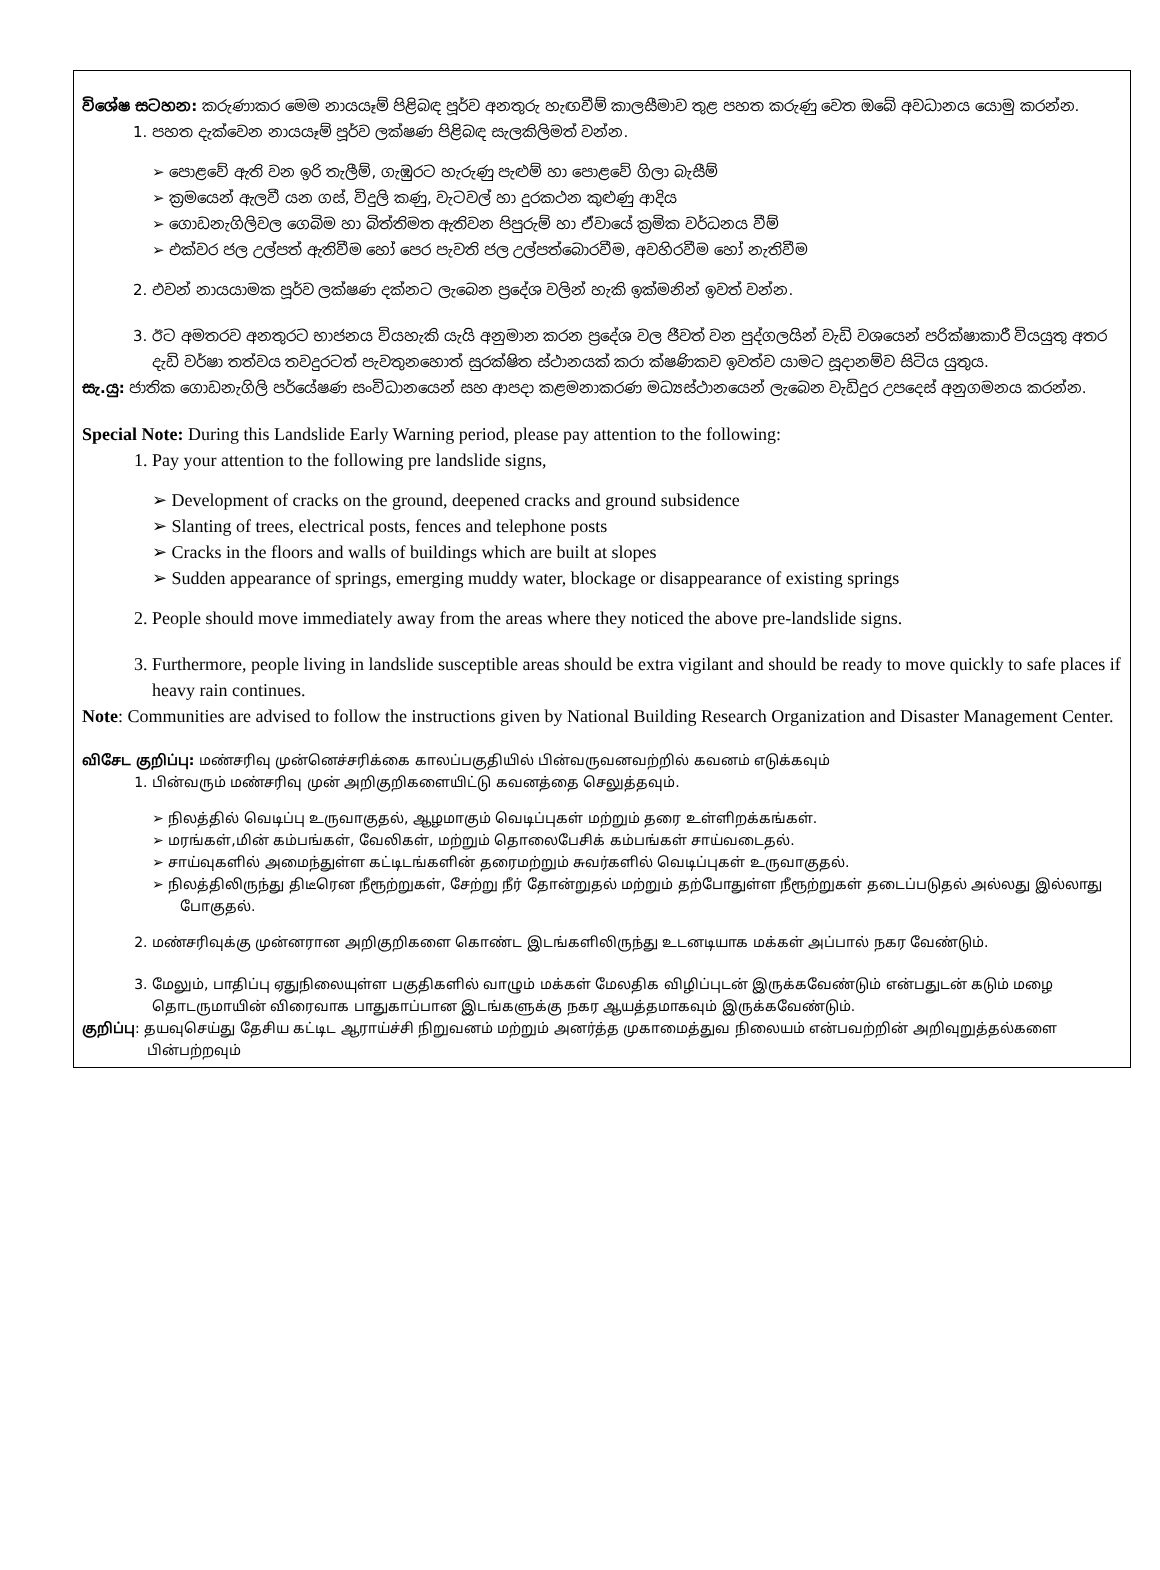විශේෂ සටහන: කරුණාකර මෙම නායයෑම් පිළිබඳ පූර්ව අනතුරු හැඟවීම් කාලසීමාව තුළ පහත කරුණු වෙත ඔබේ අවධානය යොමු කරන්න.
1. පහත දැක්වෙන නායයෑම් පූර්ව ලක්ෂණ පිළිබඳ සැලකිලිමත් වන්න.
➢ පොළවේ ඇති වන ඉරි තැලීම්, ගැඹුරට හැරුණු පැළුම් හා පොළවේ ගිලා බැසීම්
➢ ක්‍රමයෙන් ඇලවී යන ගස්, විදුලි කණු, වැටවල් හා දුරකථන කුළුණු ආදිය
➢ ගොඩනැගිලිවල ගෙබිම හා බිත්තිමත ඇතිවන පිපුරුම් හා ඒවායේ ක්‍රමික වර්ධනය වීම්
➢ එක්වර ජල උල්පත් ඇතිවීම හෝ පෙර පැවති ජල උල්පත්බොරවීම, අවහිරවීම හෝ නැතිවීම
2. එවන් නායයාමක පූර්ව ලක්ෂණ දක්නට ලැබෙන ප්‍රදේශ වලින් හැකි ඉක්මනින් ඉවත් වන්න.
3. ඊට අමතරව අනතුරට භාජනය වියහැකි යැයි අනුමාන කරන ප්‍රදේශ වල ජීවත් වන පුද්ගලයින් වැඩි වශයෙන් පරික්ෂාකාරී වියයුතු අතර දැඩි වර්ෂා තත්වය තවදුරටත් පැවතුනහොත් සුරක්ෂිත ස්ථානයක් කරා ක්ෂණිකව ඉවත්ව යාමට සූදානම්ව සිටිය යුතුය.
සැ.යු: ජාතික ගොඩනැගිලි පර්යේෂණ සංවිධානයෙන් සහ ආපදා කළමනාකරණ මධ්‍යස්ථානයෙන් ලැබෙන වැඩිදුර උපදෙස් අනුගමනය කරන්න.
Special Note: During this Landslide Early Warning period, please pay attention to the following:
1. Pay your attention to the following pre landslide signs,
➢ Development of cracks on the ground, deepened cracks and ground subsidence
➢ Slanting of trees, electrical posts, fences and telephone posts
➢ Cracks in the floors and walls of buildings which are built at slopes
➢ Sudden appearance of springs, emerging muddy water, blockage or disappearance of existing springs
2. People should move immediately away from the areas where they noticed the above pre-landslide signs.
3. Furthermore, people living in landslide susceptible areas should be extra vigilant and should be ready to move quickly to safe places if heavy rain continues.
Note: Communities are advised to follow the instructions given by National Building Research Organization and Disaster Management Center.
விசேட குறிப்பு: மண்சரிவு முன்னெச்சரிக்கை காலப்பகுதியில் பின்வருவனவற்றில் கவனம் எடுக்கவும்
1. பின்வரும் மண்சரிவு முன் அறிகுறிகளையிட்டு கவனத்தை செலுத்தவும்.
➢ நிலத்தில் வெடிப்பு உருவாகுதல், ஆழமாகும் வெடிப்புகள் மற்றும் தரை உள்ளிறக்கங்கள்.
➢ மரங்கள்,மின் கம்பங்கள், வேலிகள், மற்றும் தொலைபேசிக் கம்பங்கள் சாய்வடைதல்.
➢ சாய்வுகளில் அமைந்துள்ள கட்டிடங்களின் தரைமற்றும் சுவர்களில் வெடிப்புகள் உருவாகுதல்.
➢ நிலத்திலிருந்து திடீரென நீரூற்றுகள், சேற்று நீர் தோன்றுதல் மற்றும் தற்போதுள்ள நீரூற்றுகள் தடைப்படுதல் அல்லது இல்லாது போகுதல்.
2. மண்சரிவுக்கு முன்னரான அறிகுறிகளை கொண்ட இடங்களிலிருந்து உடனடியாக மக்கள் அப்பால் நகர வேண்டும்.
3. மேலும், பாதிப்பு ஏதுநிலையுள்ள பகுதிகளில் வாழும் மக்கள் மேலதிக விழிப்புடன் இருக்கவேண்டும் என்பதுடன் கடும் மழை தொடருமாயின் விரைவாக பாதுகாப்பான இடங்களுக்கு நகர ஆயத்தமாகவும் இருக்கவேண்டும்.
குறிப்பு: தயவுசெய்து தேசிய கட்டிட ஆராய்ச்சி நிறுவனம் மற்றும் அனர்த்த முகாமைத்துவ நிலையம் என்பவற்றின் அறிவுறுத்தல்களை பின்பற்றவும்